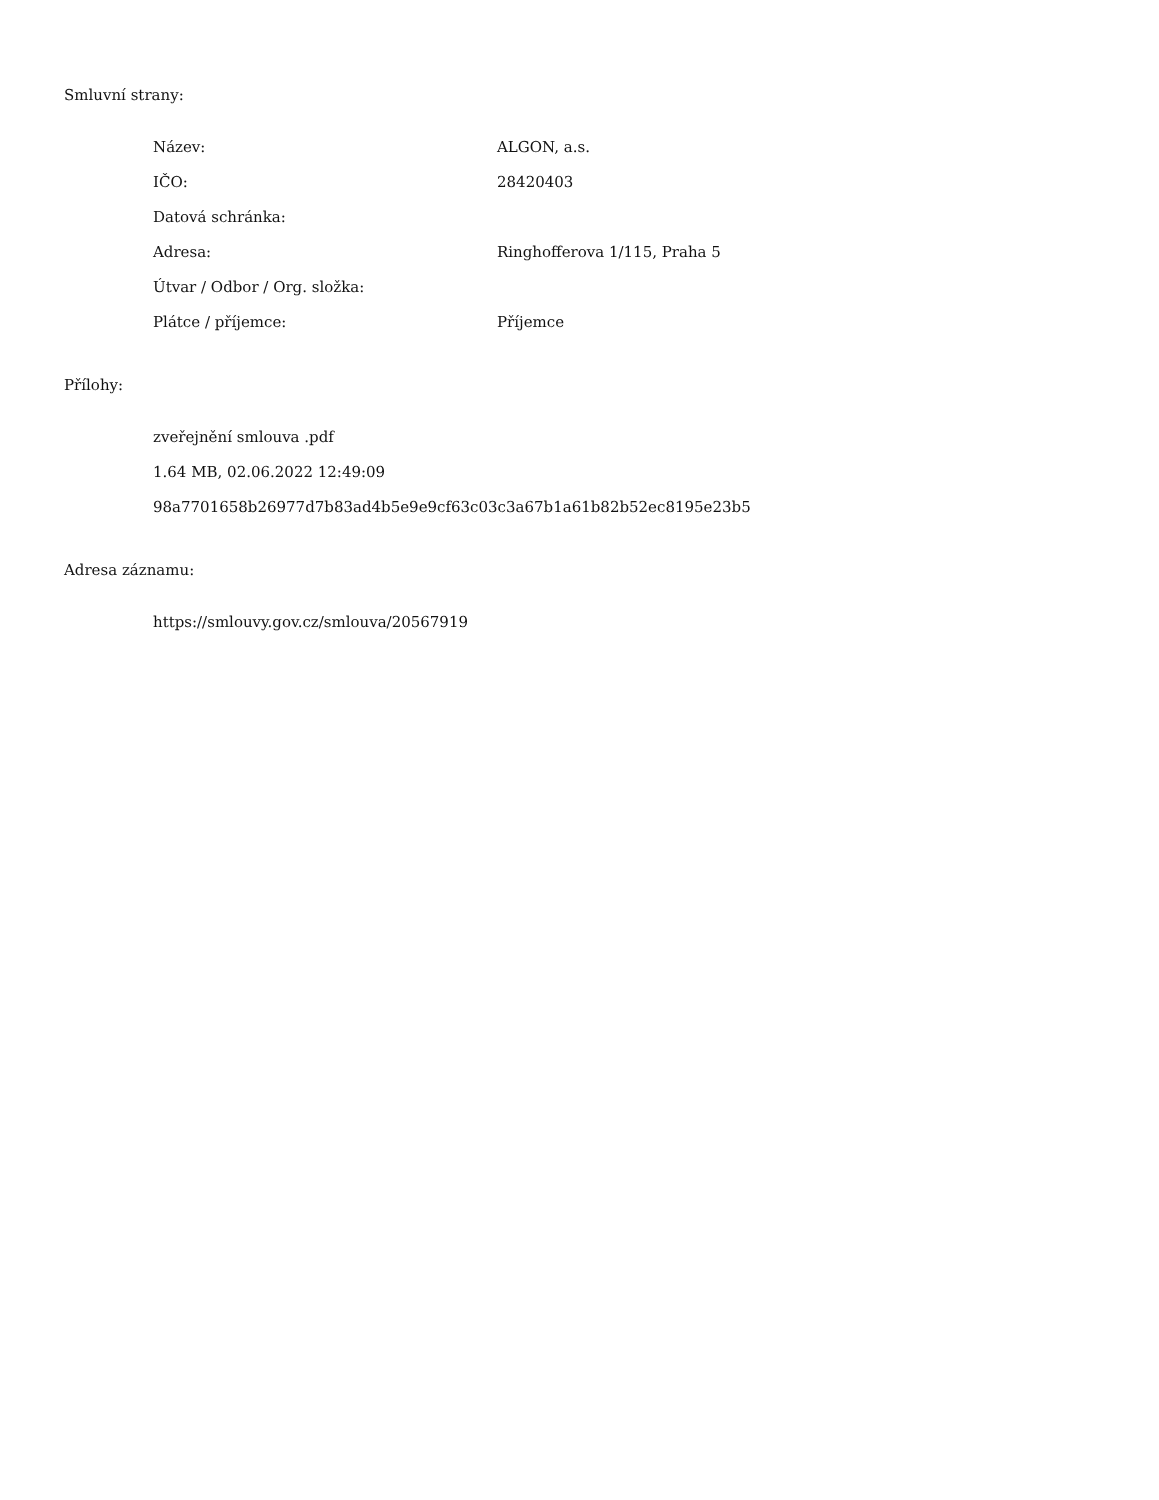Smluvní strany:
| Název: | ALGON, a.s. |
| IČO: | 28420403 |
| Datová schránka: | |
| Adresa: | Ringhofferova 1/115, Praha 5 |
| Útvar / Odbor / Org. složka: | |
| Plátce / příjemce: | Příjemce |
Přílohy:
zveřejnění smlouva .pdf
1.64 MB, 02.06.2022 12:49:09
98a7701658b26977d7b83ad4b5e9e9cf63c03c3a67b1a61b82b52ec8195e23b5
Adresa záznamu:
https://smlouvy.gov.cz/smlouva/20567919